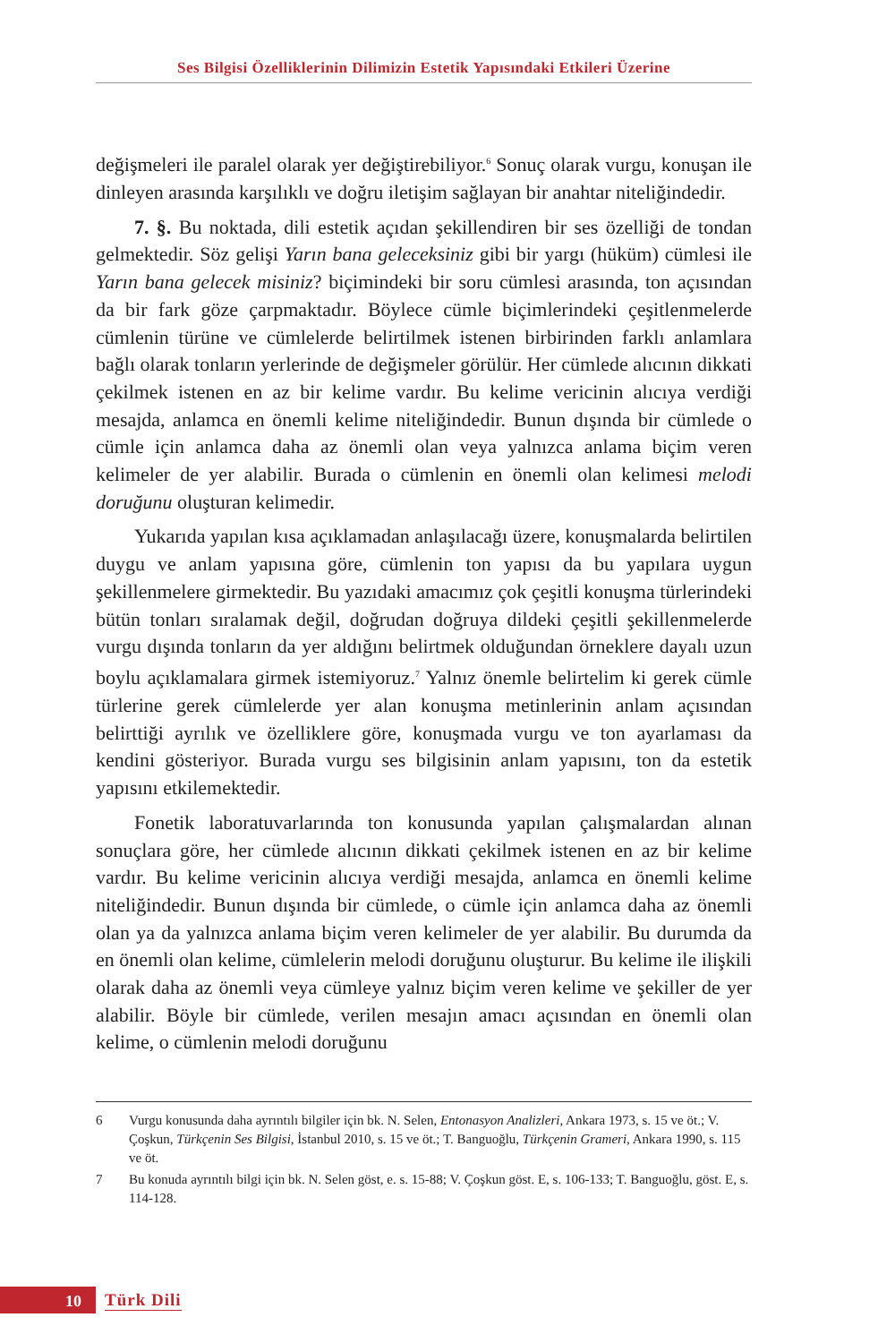Ses Bilgisi Özelliklerinin Dilimizin Estetik Yapısındaki Etkileri Üzerine
değişmeleri ile paralel olarak yer değiştirebiliyor.<sup>6</sup> Sonuç olarak vurgu, konuşan ile dinleyen arasında karşılıklı ve doğru iletişim sağlayan bir anahtar niteliğindedir.
7. §. Bu noktada, dili estetik açıdan şekillendiren bir ses özelliği de tondan gelmektedir. Söz gelişi Yarın bana geleceksiniz gibi bir yargı (hüküm) cümlesi ile Yarın bana gelecek misiniz? biçimindeki bir soru cümlesi arasında, ton açısından da bir fark göze çarpmaktadır. Böylece cümle biçimlerindeki çeşitlenmelerde cümlenin türüne ve cümlelerde belirtilmek istenen birbirinden farklı anlamlara bağlı olarak tonların yerlerinde de değişmeler görülür. Her cümlede alıcının dikkati çekilmek istenen en az bir kelime vardır. Bu kelime vericinin alıcıya verdiği mesajda, anlamca en önemli kelime niteliğindedir. Bunun dışında bir cümlede o cümle için anlamca daha az önemli olan veya yalnızca anlama biçim veren kelimeler de yer alabilir. Burada o cümlenin en önemli olan kelimesi melodi doruğunu oluşturan kelimedir.
Yukarıda yapılan kısa açıklamadan anlaşılacağı üzere, konuşmalarda belirtilen duygu ve anlam yapısına göre, cümlenin ton yapısı da bu yapılara uygun şekillenmelere girmektedir. Bu yazıdaki amacımız çok çeşitli konuşma türlerindeki bütün tonları sıralamak değil, doğrudan doğruya dildeki çeşitli şekillenmelerde vurgu dışında tonların da yer aldığını belirtmek olduğundan örneklere dayalı uzun boylu açıklamalara girmek istemiyoruz.<sup>7</sup> Yalnız önemle belirtelim ki gerek cümle türlerine gerek cümlelerde yer alan konuşma metinlerinin anlam açısından belirttiği ayrılık ve özelliklere göre, konuşmada vurgu ve ton ayarlaması da kendini gösteriyor. Burada vurgu ses bilgisinin anlam yapısını, ton da estetik yapısını etkilemektedir.
Fonetik laboratuvarlarında ton konusunda yapılan çalışmalardan alınan sonuçlara göre, her cümlede alıcının dikkati çekilmek istenen en az bir kelime vardır. Bu kelime vericinin alıcıya verdiği mesajda, anlamca en önemli kelime niteliğindedir. Bunun dışında bir cümlede, o cümle için anlamca daha az önemli olan ya da yalnızca anlama biçim veren kelimeler de yer alabilir. Bu durumda da en önemli olan kelime, cümlelerin melodi doruğunu oluşturur. Bu kelime ile ilişkili olarak daha az önemli veya cümleye yalnız biçim veren kelime ve şekiller de yer alabilir. Böyle bir cümlede, verilen mesajın amacı açısından en önemli olan kelime, o cümlenin melodi doruğunu
6 Vurgu konusunda daha ayrıntılı bilgiler için bk. N. Selen, Entonasyon Analizleri, Ankara 1973, s. 15 ve öt.; V. Çoşkun, Türkçenin Ses Bilgisi, İstanbul 2010, s. 15 ve öt.; T. Banguoğlu, Türkçenin Grameri, Ankara 1990, s. 115 ve öt.
7 Bu konuda ayrıntılı bilgi için bk. N. Selen göst, e. s. 15-88; V. Çoşkun göst. E, s. 106-133; T. Banguoğlu, göst. E, s. 114-128.
10
Türk Dili